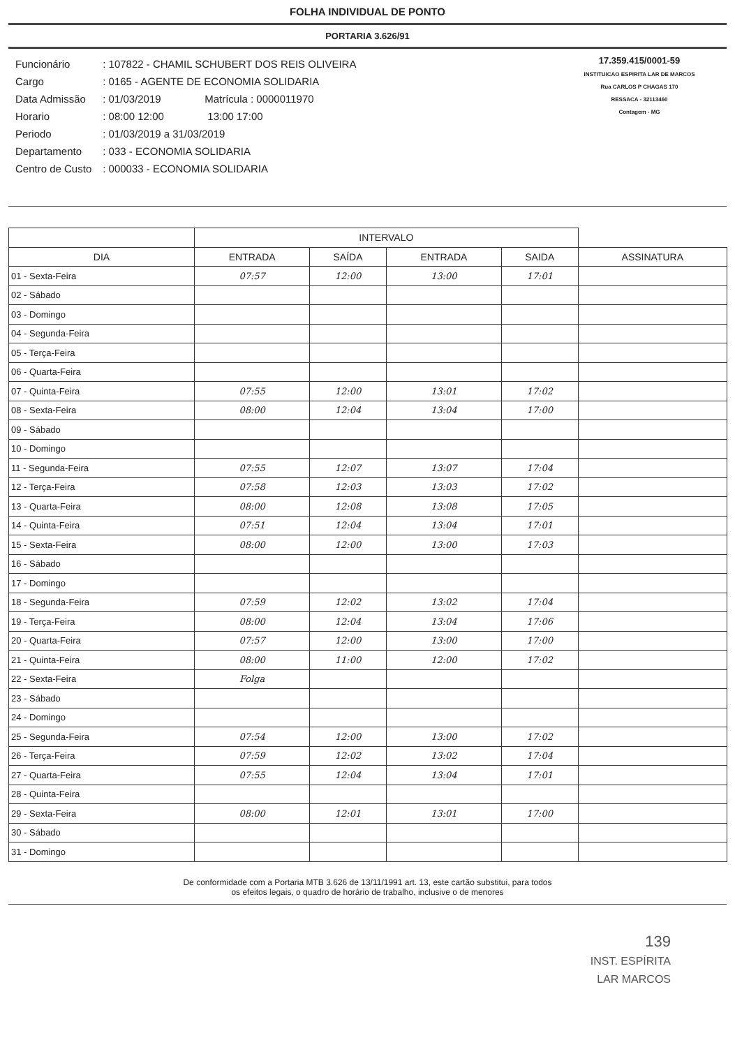FOLHA INDIVIDUAL DE PONTO
PORTARIA 3.626/91
| Funcionário | : 107822 - CHAMIL SCHUBERT DOS REIS OLIVEIRA |
| Cargo | : 0165 - AGENTE DE ECONOMIA SOLIDARIA |
| Data Admissão | : 01/03/2019 Matrícula : 0000011970 |
| Horario | : 08:00 12:00 13:00 17:00 |
| Periodo | : 01/03/2019 a 31/03/2019 |
| Departamento | : 033 - ECONOMIA SOLIDARIA |
| Centro de Custo | : 000033 - ECONOMIA SOLIDARIA |
17.359.415/0001-59
INSTITUICAO ESPIRITA LAR DE MARCOS
Rua CARLOS P CHAGAS 170
RESSACA - 32113460
Contagem - MG
| | INTERVALO | | | | |
| --- | --- | --- | --- | --- | --- |
| DIA | ENTRADA | SAÍDA | ENTRADA | SAIDA | ASSINATURA |
| 01 - Sexta-Feira | 07:57 | 12:00 | 13:00 | 17:01 | |
| 02 - Sábado | | | | | |
| 03 - Domingo | | | | | |
| 04 - Segunda-Feira | | | | | |
| 05 - Terça-Feira | | | | | |
| 06 - Quarta-Feira | | | | | |
| 07 - Quinta-Feira | 07:55 | 12:00 | 13:01 | 17:02 | |
| 08 - Sexta-Feira | 08:00 | 12:04 | 13:04 | 17:00 | |
| 09 - Sábado | | | | | |
| 10 - Domingo | | | | | |
| 11 - Segunda-Feira | 07:55 | 12:07 | 13:07 | 17:04 | |
| 12 - Terça-Feira | 07:58 | 12:03 | 13:03 | 17:02 | |
| 13 - Quarta-Feira | 08:00 | 12:08 | 13:08 | 17:05 | |
| 14 - Quinta-Feira | 07:51 | 12:04 | 13:04 | 17:01 | |
| 15 - Sexta-Feira | 08:00 | 12:00 | 13:00 | 17:03 | |
| 16 - Sábado | | | | | |
| 17 - Domingo | | | | | |
| 18 - Segunda-Feira | 07:59 | 12:02 | 13:02 | 17:04 | |
| 19 - Terça-Feira | 08:00 | 12:04 | 13:04 | 17:06 | |
| 20 - Quarta-Feira | 07:57 | 12:00 | 13:00 | 17:00 | |
| 21 - Quinta-Feira | 08:00 | 11:00 | 12:00 | 17:02 | |
| 22 - Sexta-Feira | Folga | | | | |
| 23 - Sábado | | | | | |
| 24 - Domingo | | | | | |
| 25 - Segunda-Feira | 07:54 | 12:00 | 13:00 | 17:02 | |
| 26 - Terça-Feira | 07:59 | 12:02 | 13:02 | 17:04 | |
| 27 - Quarta-Feira | 07:55 | 12:04 | 13:04 | 17:01 | |
| 28 - Quinta-Feira | | | | | |
| 29 - Sexta-Feira | 08:00 | 12:01 | 13:01 | 17:00 | |
| 30 - Sábado | | | | | |
| 31 - Domingo | | | | | |
De conformidade com a Portaria MTB 3.626 de 13/11/1991 art. 13, este cartão substitui, para todos
os efeitos legais, o quadro de horário de trabalho, inclusive o de menores
139
INST. ESPÍRITA
LAR MARCOS